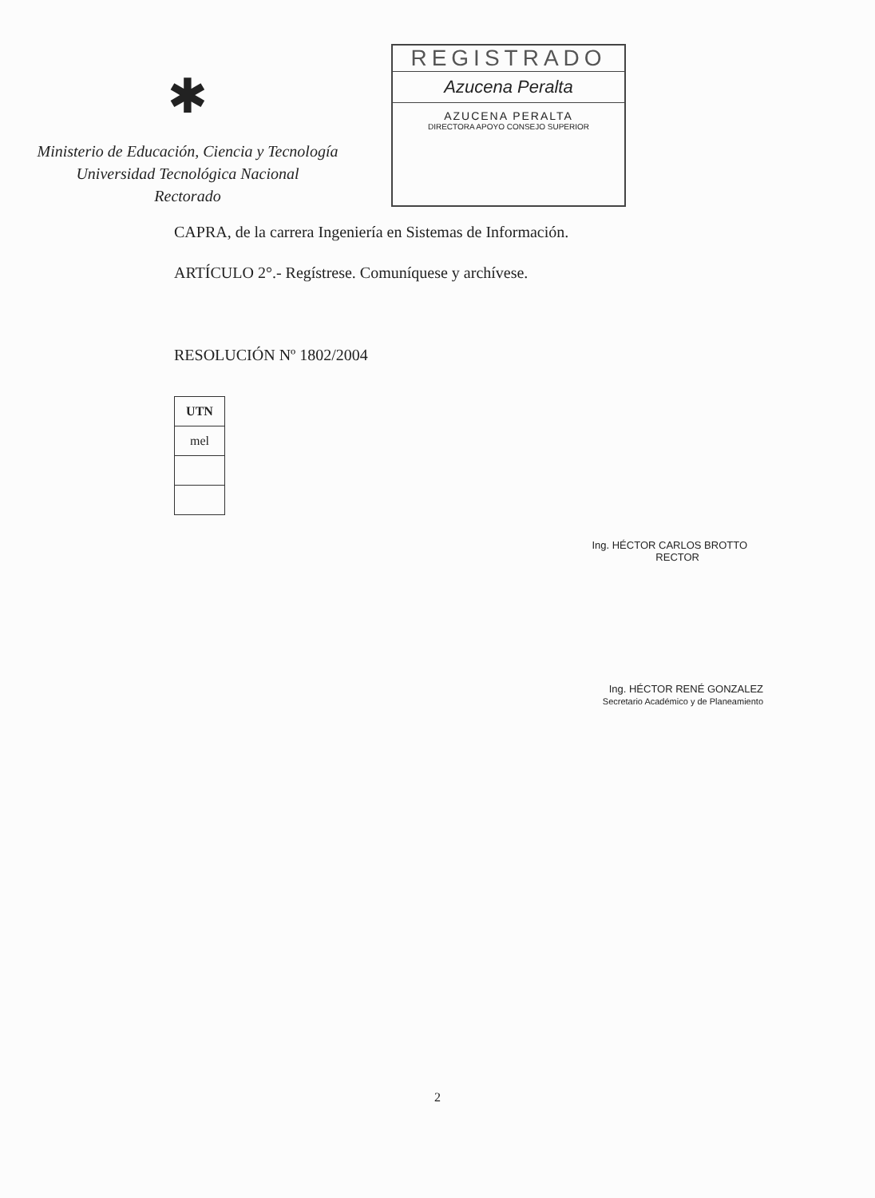✱
Ministerio de Educación, Ciencia y Tecnología
Universidad Tecnológica Nacional
Rectorado
REGISTRADO
Azucena Peralta
AZUCENA PERALTA
DIRECTORA APOYO CONSEJO SUPERIOR
CAPRA, de la carrera Ingeniería en Sistemas de Información.
ARTÍCULO 2°.- Regístrese. Comuníquese y archívese.
RESOLUCIÓN Nº 1802/2004
| UTN |
| mel |
Ing. HÉCTOR CARLOS BROTTO
RECTOR
Ing. HÉCTOR RENÉ GONZALEZ
Secretario Académico y de Planeamiento
2